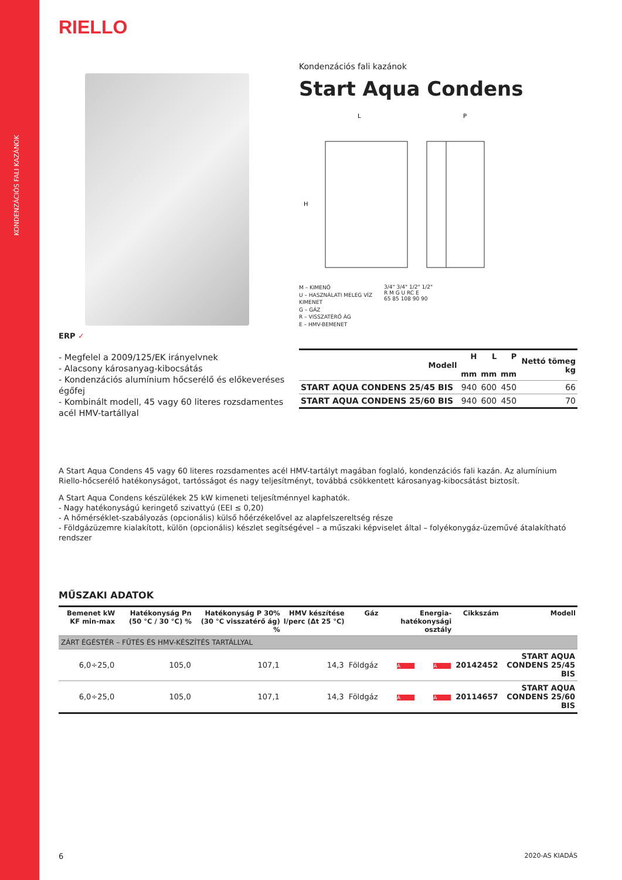KONDENZÁCIÓS FALI KAZÁNOK
RIELLO
ERP ✓
- Megfelel a 2009/125/EK irányelvnek
- Alacsony károsanyag-kibocsátás
- Kondenzációs alumínium hőcserélő és előkeveréses égőfej
- Kombinált modell, 45 vagy 60 literes rozsdamentes acél HMV-tartállyal
Kondenzációs fali kazánok
Start Aqua Condens
L
P
H
M – KIMENŐ
U – HASZNÁLATI MELEG VÍZ KIMENET
G – GÁZ
R – VISSZATÉRŐ ÁG
E – HMV-BEMENET
3/4" 3/4" 1/2" 1/2"
R M G U RC E
65 85 108 90 90
| Modell | H mm | L mm | P mm | Nettó tömeg kg |
| --- | --- | --- | --- | --- |
| START AQUA CONDENS 25/45 BIS | 940 | 600 | 450 | 66 |
| START AQUA CONDENS 25/60 BIS | 940 | 600 | 450 | 70 |
A Start Aqua Condens 45 vagy 60 literes rozsdamentes acél HMV-tartályt magában foglaló, kondenzációs fali kazán. Az alumínium Riello-hőcserélő hatékonyságot, tartósságot és nagy teljesítményt, továbbá csökkentett károsanyag-kibocsátást biztosít.
A Start Aqua Condens készülékek 25 kW kimeneti teljesítménnyel kaphatók.
- Nagy hatékonyságú keringető szivattyú (EEI ≤ 0,20)
- A hőmérséklet-szabályozás (opcionális) külső hőérzékelővel az alapfelszereltség része
- Földgázüzemre kialakított, külön (opcionális) készlet segítségével – a műszaki képviselet által – folyékonygáz-üzeművé átalakítható rendszer
MŰSZAKI ADATOK
| Bemenet kW KF min-max | Hatékonyság Pn (50 °C / 30 °C) % | Hatékonyság P 30% (30 °C visszatérő ág) % | HMV készítése l/perc (Δt 25 °C) | Gáz | Energia-hatékonysági osztály | | Cikkszám | Modell |
| --- | --- | --- | --- | --- | --- | --- | --- | --- |
| ZÁRT ÉGÉSTÉR – FŰTÉS ÉS HMV-KÉSZÍTÉS TARTÁLLYAL | | | | | | | | |
| 6,0÷25,0 | 105,0 | 107,1 | 14,3 | Földgáz | A | A | 20142452 | START AQUA CONDENS 25/45 BIS |
| 6,0÷25,0 | 105,0 | 107,1 | 14,3 | Földgáz | A | A | 20114657 | START AQUA CONDENS 25/60 BIS |
6 2020-AS KIADÁS